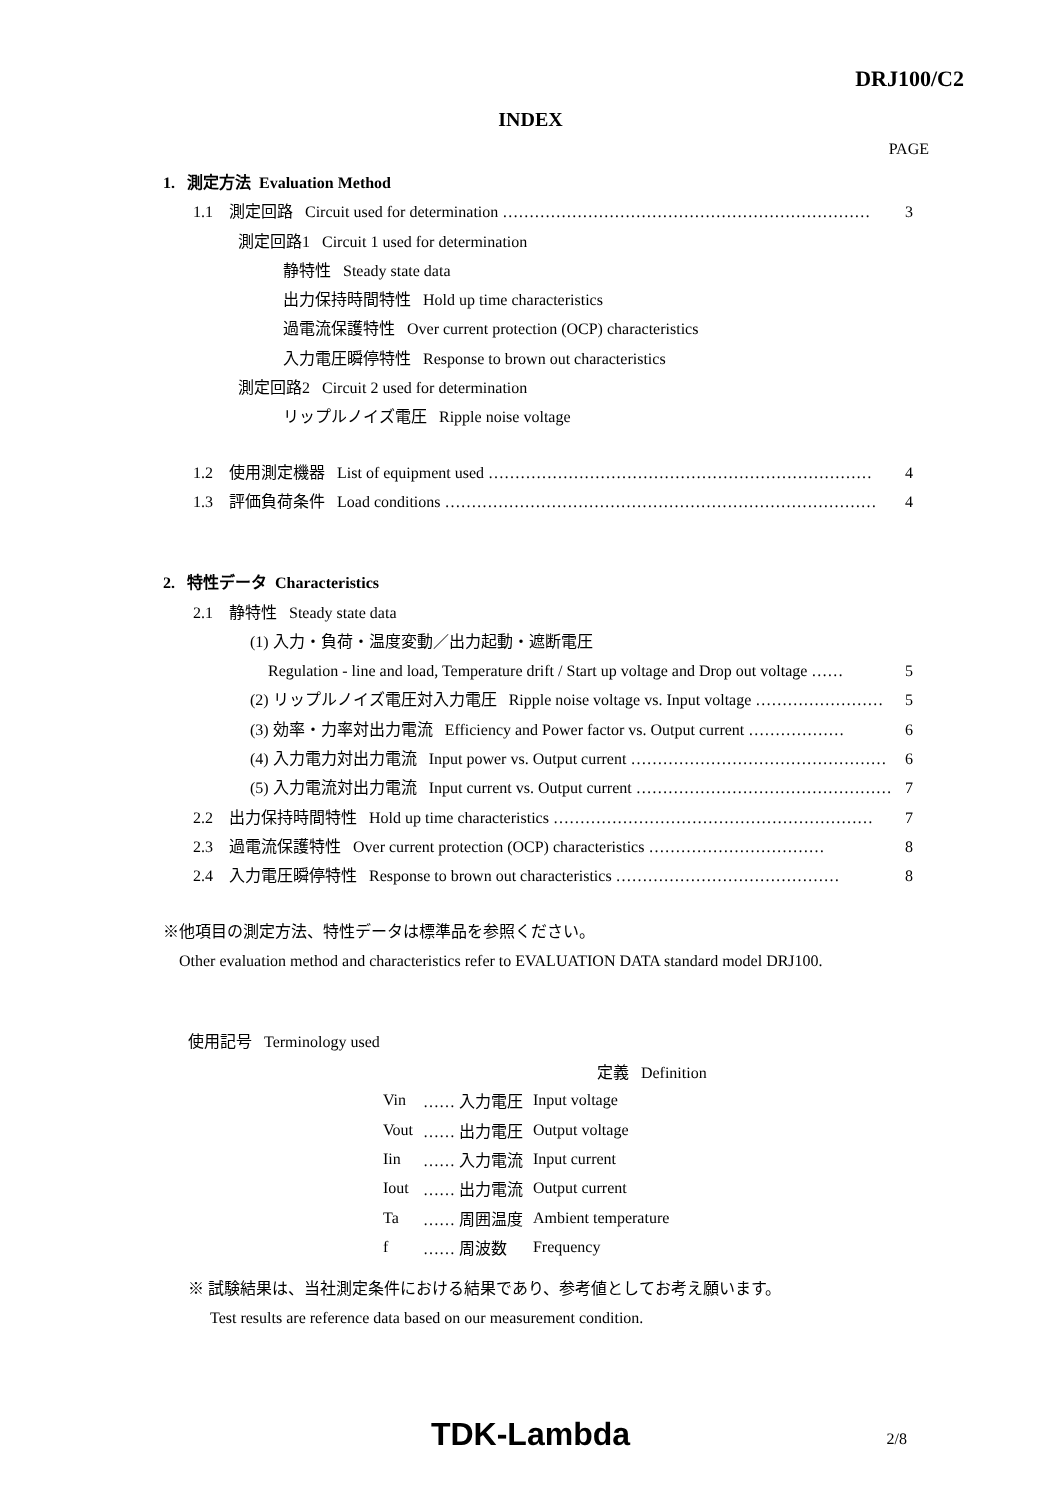DRJ100/C2
INDEX
PAGE
1. 測定方法 Evaluation Method
1.1 測定回路 Circuit used for determination …………………………………………………………… 3
測定回路1 Circuit 1 used for determination
静特性 Steady state data
出力保持時間特性 Hold up time characteristics
過電流保護特性 Over current protection (OCP) characteristics
入力電圧瞬停特性 Response to brown out characteristics
測定回路2 Circuit 2 used for determination
リップルノイズ電圧 Ripple noise voltage
1.2 使用測定機器 List of equipment used ……………………………………………………………… 4
1.3 評価負荷条件 Load conditions ……………………………………………………………………… 4
2. 特性データ Characteristics
2.1 静特性 Steady state data
(1) 入力・負荷・温度変動／出力起動・遮断電圧
Regulation - line and load, Temperature drift / Start up voltage and Drop out voltage …… 5
(2) リップルノイズ電圧対入力電圧 Ripple noise voltage vs. Input voltage …………………… 5
(3) 効率・力率対出力電流 Efficiency and Power factor vs. Output current ……………… 6
(4) 入力電力対出力電流 Input power vs. Output current ………………………………………… 6
(5) 入力電流対出力電流 Input current vs. Output current ………………………………………… 7
2.2 出力保持時間特性 Hold up time characteristics …………………………………………………… 7
2.3 過電流保護特性 Over current protection (OCP) characteristics …………………………… 8
2.4 入力電圧瞬停特性 Response to brown out characteristics …………………………………… 8
※他項目の測定方法、特性データは標準品を参照ください。
Other evaluation method and characteristics refer to EVALUATION DATA standard model DRJ100.
使用記号 Terminology used
| | | 定義 Definition |
| Vin | …… 入力電圧 | Input voltage |
| Vout | …… 出力電圧 | Output voltage |
| Iin | …… 入力電流 | Input current |
| Iout | …… 出力電流 | Output current |
| Ta | …… 周囲温度 | Ambient temperature |
| f | …… 周波数 | Frequency |
※ 試験結果は、当社測定条件における結果であり、参考値としてお考え願います。
Test results are reference data based on our measurement condition.
TDK-Lambda 2/8